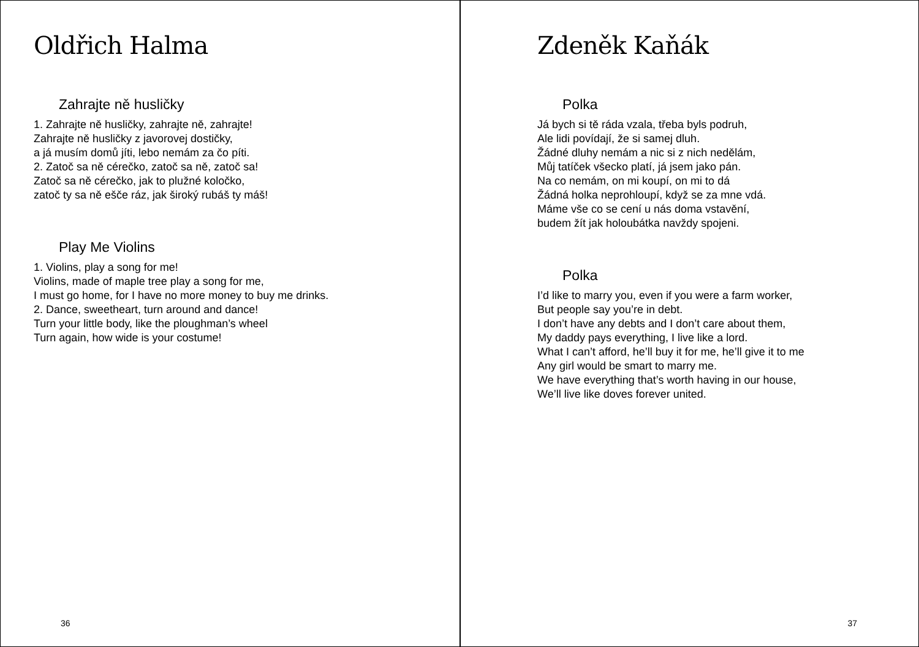Oldřich Halma
Zahrajte ně husličky
1. Zahrajte ně husličky, zahrajte ně, zahrajte!
Zahrajte ně husličky z javorovej dostičky,
a já musím domů jíti, lebo nemám za čo píti.
2. Zatoč sa ně cérečko, zatoč sa ně, zatoč sa!
Zatoč sa ně cérečko, jak to plužné koločko,
zatoč ty sa ně ešče ráz, jak široký rubáš ty máš!
Play Me Violins
1. Violins, play a song for me!
Violins, made of maple tree play a song for me,
I must go home, for I have no more money to buy me drinks.
2. Dance, sweetheart, turn around and dance!
Turn your little body, like the ploughman’s wheel
Turn again, how wide is your costume!
36
Zdeněk Kaňák
Polka
Já bych si tě ráda vzala, třeba byls podruh,
Ale lidi povídají, že si samej dluh.
Žádné dluhy nemám a nic si z nich nedělám,
Můj tatíček všecko platí, já jsem jako pán.
Na co nemám, on mi koupí, on mi to dá
Žádná holka neprohloupí, když se za mne vdá.
Máme vše co se cení u nás doma vstavění,
budem žít jak holoubátka navždy spojeni.
Polka
I’d like to marry you, even if you were a farm worker,
But people say you’re in debt.
I don’t have any debts and I don’t care about them,
My daddy pays everything, I live like a lord.
What I can’t afford, he’ll buy it for me, he’ll give it to me
Any girl would be smart to marry me.
We have everything that’s worth having in our house,
We’ll live like doves forever united.
37